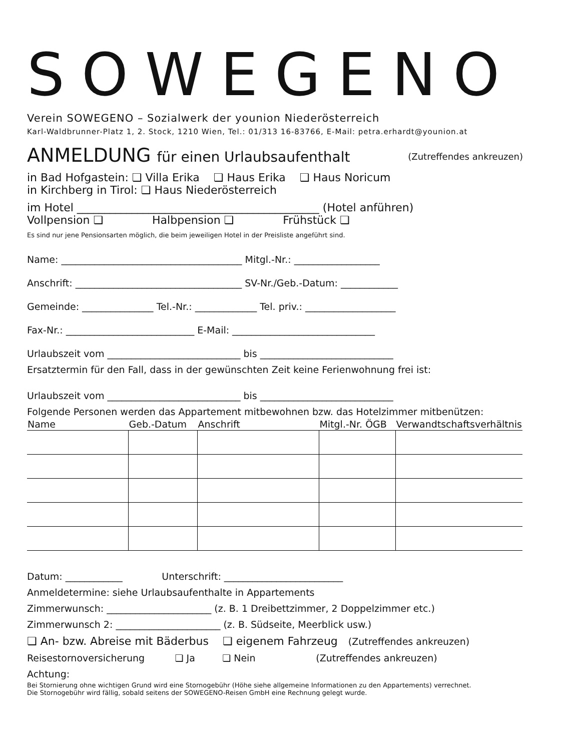SOWEGENO
Verein SOWEGENO – Sozialwerk der younion Niederösterreich
Karl-Waldbrunner-Platz 1, 2. Stock, 1210 Wien, Tel.: 01/313 16-83766, E-Mail: petra.erhardt@younion.at
ANMELDUNG für einen Urlaubsaufenthalt (Zutreffendes ankreuzen)
in Bad Hofgastein: ❏ Villa Erika ❏ Haus Erika ❏ Haus Noricum
in Kirchberg in Tirol: ❏ Haus Niederösterreich
im Hotel ____________________________________________ (Hotel anführen)
Vollpension ❏ Halbpension ❏ Frühstück ❏
Es sind nur jene Pensionsarten möglich, die beim jeweiligen Hotel in der Preisliste angeführt sind.
Name: ______________________________________ Mitgl.-Nr.: __________________
Anschrift: ___________________________________ SV-Nr./Geb.-Datum: ____________
Gemeinde: _______________ Tel.-Nr.: _____________ Tel. priv.: ___________________
Fax-Nr.: ___________________________ E-Mail: ______________________________
Urlaubszeit vom ____________________________ bis ____________________________
Ersatztermin für den Fall, dass in der gewünschten Zeit keine Ferienwohnung frei ist:
Urlaubszeit vom ____________________________ bis ____________________________
Folgende Personen werden das Appartement mitbewohnen bzw. das Hotelzimmer mitbenützen:
| Name | Geb.-Datum | Anschrift | Mitgl.-Nr. ÖGB | Verwandtschaftsverhältnis |
| --- | --- | --- | --- | --- |
Datum: ____________ Unterschrift: _________________________
Anmeldetermine: siehe Urlaubsaufenthalte in Appartements
Zimmerwunsch: ______________________ (z. B. 1 Dreibettzimmer, 2 Doppelzimmer etc.)
Zimmerwunsch 2: ______________________ (z. B. Südseite, Meerblick usw.)
❏ An- bzw. Abreise mit Bäderbus ❏ eigenem Fahrzeug (Zutreffendes ankreuzen)
Reisestornoversicherung ❏ Ja ❏ Nein (Zutreffendes ankreuzen)
Achtung:
Bei Stornierung ohne wichtigen Grund wird eine Stornogebühr (Höhe siehe allgemeine Informationen zu den Appartements) verrechnet.
Die Stornogebühr wird fällig, sobald seitens der SOWEGENO-Reisen GmbH eine Rechnung gelegt wurde.